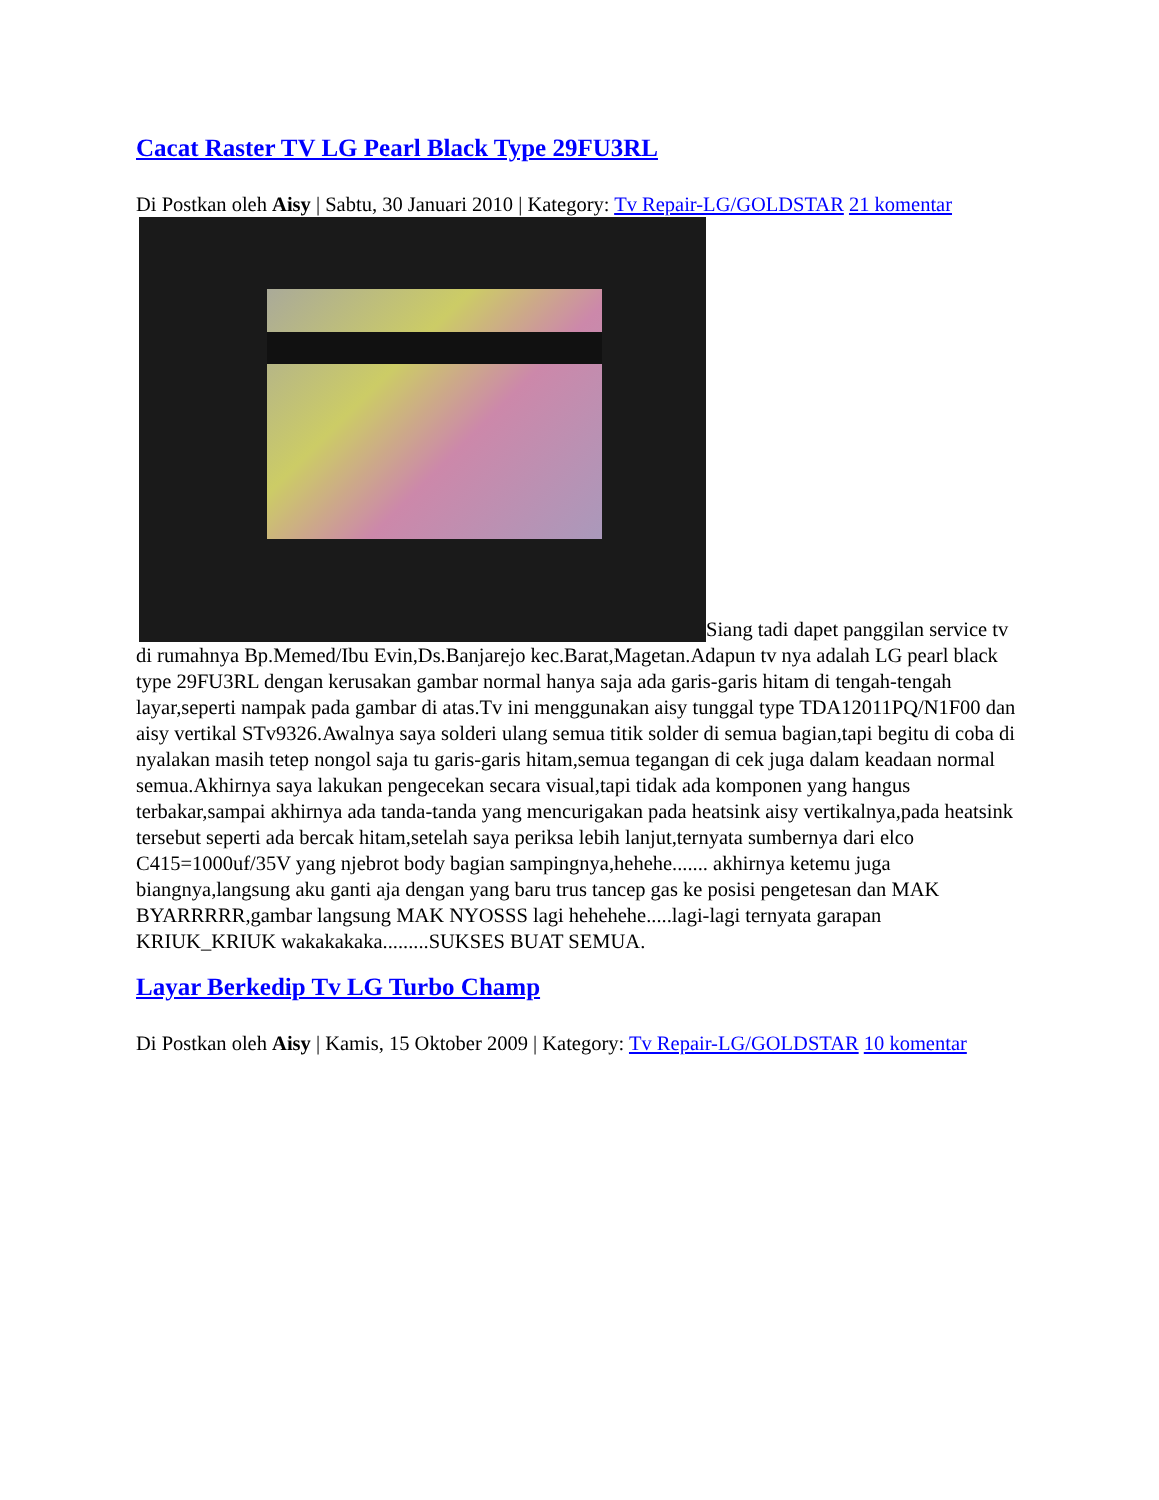Cacat Raster TV LG Pearl Black Type 29FU3RL
Di Postkan oleh Aisy | Sabtu, 30 Januari 2010 | Kategory: Tv Repair-LG/GOLDSTAR 21 komentar
Siang tadi dapet panggilan service tv di rumahnya Bp.Memed/Ibu Evin,Ds.Banjarejo kec.Barat,Magetan.Adapun tv nya adalah LG pearl black type 29FU3RL dengan kerusakan gambar normal hanya saja ada garis-garis hitam di tengah-tengah layar,seperti nampak pada gambar di atas.Tv ini menggunakan aisy tunggal type TDA12011PQ/N1F00 dan aisy vertikal STv9326.Awalnya saya solderi ulang semua titik solder di semua bagian,tapi begitu di coba di nyalakan masih tetep nongol saja tu garis-garis hitam,semua tegangan di cek juga dalam keadaan normal semua.Akhirnya saya lakukan pengecekan secara visual,tapi tidak ada komponen yang hangus terbakar,sampai akhirnya ada tanda-tanda yang mencurigakan pada heatsink aisy vertikalnya,pada heatsink tersebut seperti ada bercak hitam,setelah saya periksa lebih lanjut,ternyata sumbernya dari elco C415=1000uf/35V yang njebrot body bagian sampingnya,hehehe....... akhirnya ketemu juga biangnya,langsung aku ganti aja dengan yang baru trus tancep gas ke posisi pengetesan dan MAK BYARRRRR,gambar langsung MAK NYOSSS lagi hehehehe.....lagi-lagi ternyata garapan KRIUK_KRIUK wakakakaka.........SUKSES BUAT SEMUA.
Layar Berkedip Tv LG Turbo Champ
Di Postkan oleh Aisy | Kamis, 15 Oktober 2009 | Kategory: Tv Repair-LG/GOLDSTAR 10 komentar